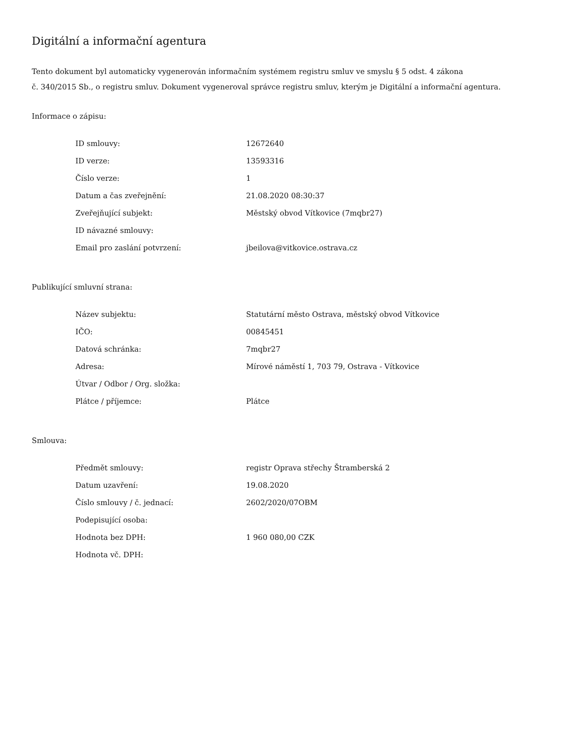Digitální a informační agentura
Tento dokument byl automaticky vygenerován informačním systémem registru smluv ve smyslu § 5 odst. 4 zákona
č. 340/2015 Sb., o registru smluv. Dokument vygeneroval správce registru smluv, kterým je Digitální a informační agentura.
Informace o zápisu:
| ID smlouvy: | 12672640 |
| ID verze: | 13593316 |
| Číslo verze: | 1 |
| Datum a čas zveřejnění: | 21.08.2020 08:30:37 |
| Zveřejňující subjekt: | Městský obvod Vítkovice (7mqbr27) |
| ID návazné smlouvy: | |
| Email pro zaslání potvrzení: | jbeilova@vitkovice.ostrava.cz |
Publikující smluvní strana:
| Název subjektu: | Statutární město Ostrava, městský obvod Vítkovice |
| IČO: | 00845451 |
| Datová schránka: | 7mqbr27 |
| Adresa: | Mírové náměstí 1, 703 79, Ostrava - Vítkovice |
| Útvar / Odbor / Org. složka: | |
| Plátce / příjemce: | Plátce |
Smlouva:
| Předmět smlouvy: | registr Oprava střechy Štramberská 2 |
| Datum uzavření: | 19.08.2020 |
| Číslo smlouvy / č. jednací: | 2602/2020/07OBM |
| Podepisující osoba: | |
| Hodnota bez DPH: | 1 960 080,00 CZK |
| Hodnota vč. DPH: | |